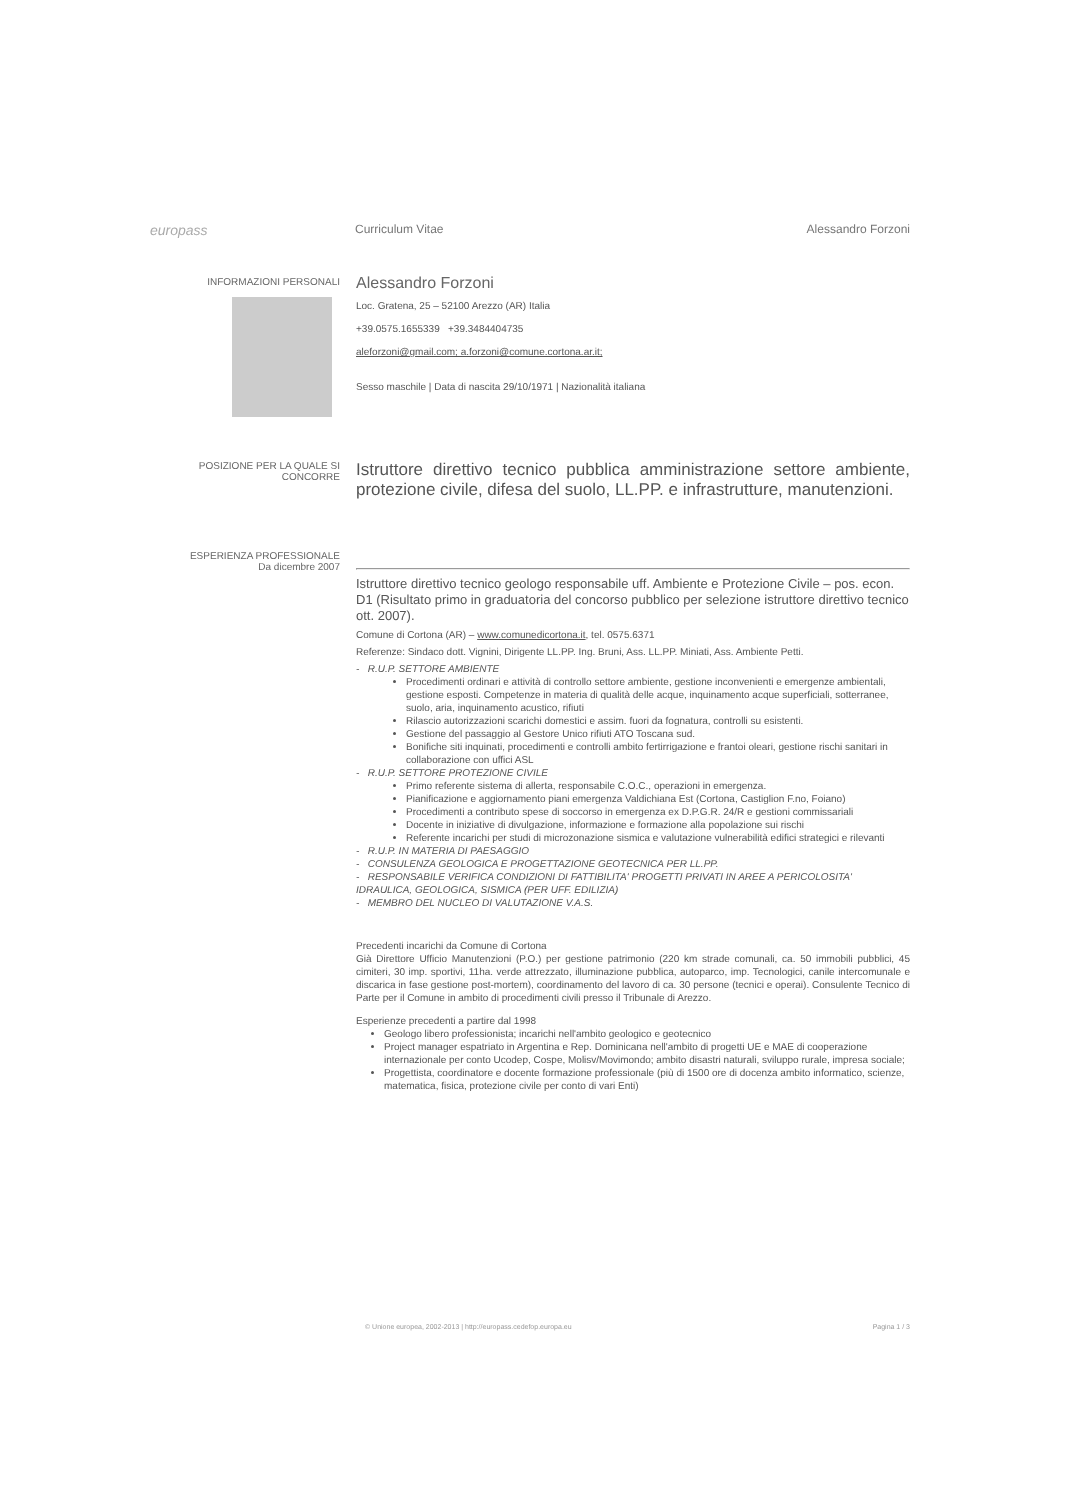europass
Curriculum Vitae Alessandro Forzoni
INFORMAZIONI PERSONALI
Alessandro Forzoni
Loc. Gratena, 25 – 52100 Arezzo (AR) Italia
+39.0575.1655339 +39.3484404735
aleforzoni@gmail.com; a.forzoni@comune.cortona.ar.it;
Sesso maschile | Data di nascita 29/10/1971 | Nazionalità italiana
POSIZIONE PER LA QUALE SI CONCORRE
Istruttore direttivo tecnico pubblica amministrazione settore ambiente, protezione civile, difesa del suolo, LL.PP. e infrastrutture, manutenzioni.
ESPERIENZA PROFESSIONALE
Da dicembre 2007
Istruttore direttivo tecnico geologo responsabile uff. Ambiente e Protezione Civile – pos. econ. D1 (Risultato primo in graduatoria del concorso pubblico per selezione istruttore direttivo tecnico ott. 2007).
Comune di Cortona (AR) – www.comunedicortona.it, tel. 0575.6371
Referenze: Sindaco dott. Vignini, Dirigente LL.PP. Ing. Bruni, Ass. LL.PP. Miniati, Ass. Ambiente Petti.
- R.U.P. SETTORE AMBIENTE
Procedimenti ordinari e attività di controllo settore ambiente, gestione inconvenienti e emergenze ambientali, gestione esposti. Competenze in materia di qualità delle acque, inquinamento acque superficiali, sotterranee, suolo, aria, inquinamento acustico, rifiuti
Rilascio autorizzazioni scarichi domestici e assim. fuori da fognatura, controlli su esistenti.
Gestione del passaggio al Gestore Unico rifiuti ATO Toscana sud.
Bonifiche siti inquinati, procedimenti e controlli ambito fertirrigazione e frantoi oleari, gestione rischi sanitari in collaborazione con uffici ASL
- R.U.P. SETTORE PROTEZIONE CIVILE
Primo referente sistema di allerta, responsabile C.O.C., operazioni in emergenza.
Pianificazione e aggiornamento piani emergenza Valdichiana Est (Cortona, Castiglion F.no, Foiano)
Procedimenti a contributo spese di soccorso in emergenza ex D.P.G.R. 24/R e gestioni commissariali
Docente in iniziative di divulgazione, informazione e formazione alla popolazione sui rischi
Referente incarichi per studi di microzonazione sismica e valutazione vulnerabilità edifici strategici e rilevanti
- R.U.P. IN MATERIA DI PAESAGGIO
- CONSULENZA GEOLOGICA E PROGETTAZIONE GEOTECNICA PER LL.PP.
- RESPONSABILE VERIFICA CONDIZIONI DI FATTIBILITA' PROGETTI PRIVATI IN AREE A PERICOLOSITA' IDRAULICA, GEOLOGICA, SISMICA (PER UFF. EDILIZIA)
- MEMBRO DEL NUCLEO DI VALUTAZIONE V.A.S.
Precedenti incarichi da Comune di Cortona
Già Direttore Ufficio Manutenzioni (P.O.) per gestione patrimonio (220 km strade comunali, ca. 50 immobili pubblici, 45 cimiteri, 30 imp. sportivi, 11ha. verde attrezzato, illuminazione pubblica, autoparco, imp. Tecnologici, canile intercomunale e discarica in fase gestione post-mortem), coordinamento del lavoro di ca. 30 persone (tecnici e operai). Consulente Tecnico di Parte per il Comune in ambito di procedimenti civili presso il Tribunale di Arezzo.
Esperienze precedenti a partire dal 1998
Geologo libero professionista; incarichi nell'ambito geologico e geotecnico
Project manager espatriato in Argentina e Rep. Dominicana nell'ambito di progetti UE e MAE di cooperazione internazionale per conto Ucodep, Cospe, Molisv/Movimondo; ambito disastri naturali, sviluppo rurale, impresa sociale;
Progettista, coordinatore e docente formazione professionale (più di 1500 ore di docenza ambito informatico, scienze, matematica, fisica, protezione civile per conto di vari Enti)
© Unione europea, 2002-2013 | http://europass.cedefop.europa.eu Pagina 1 / 3